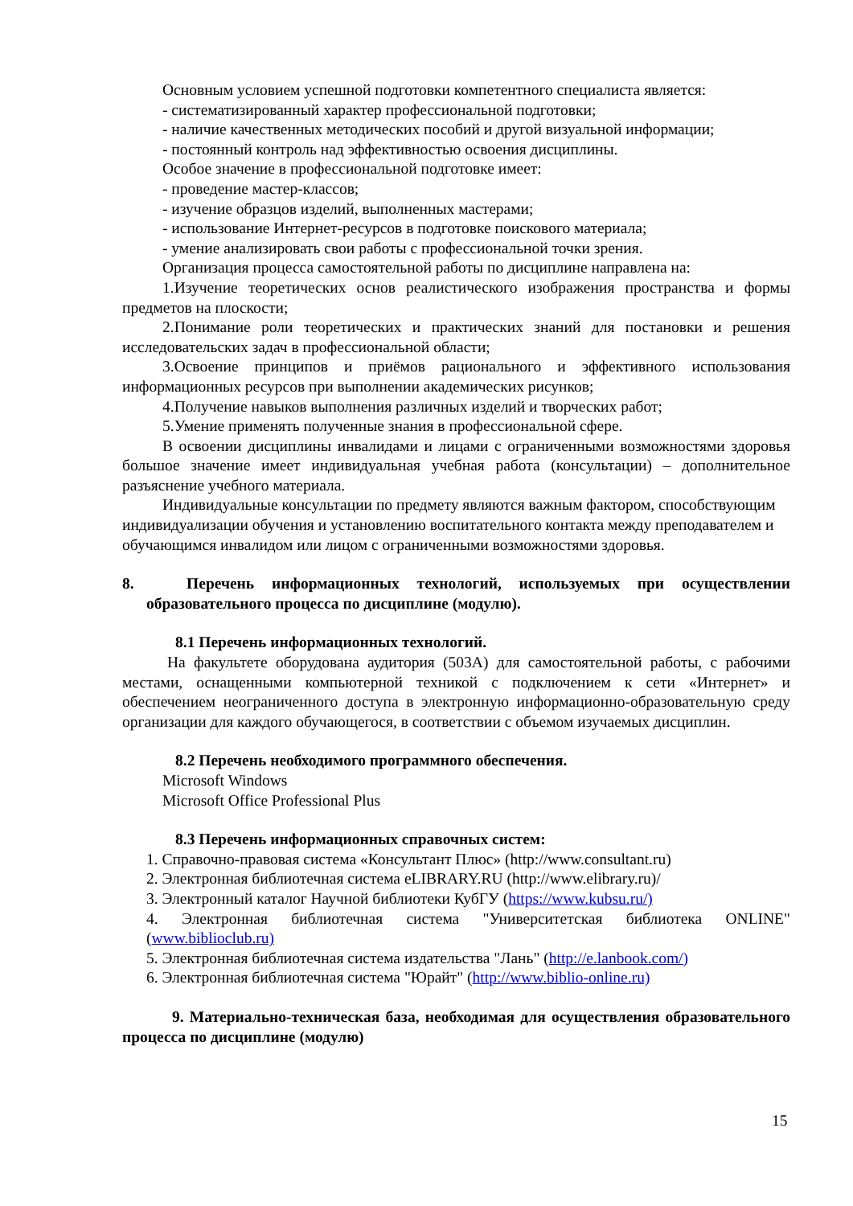Основным условием успешной подготовки компетентного специалиста является:
- систематизированный характер профессиональной подготовки;
- наличие качественных методических пособий и другой визуальной информации;
- постоянный контроль над эффективностью освоения дисциплины.
Особое значение в профессиональной подготовке имеет:
- проведение мастер-классов;
- изучение образцов изделий, выполненных мастерами;
- использование Интернет-ресурсов в подготовке поискового материала;
- умение анализировать свои работы с профессиональной точки зрения.
Организация процесса самостоятельной работы по дисциплине направлена на:
1.Изучение теоретических основ реалистического изображения пространства и формы предметов на плоскости;
2.Понимание роли теоретических и практических знаний для постановки и решения исследовательских задач в профессиональной области;
3.Освоение принципов и приёмов рационального и эффективного использования информационных ресурсов при выполнении академических рисунков;
4.Получение навыков выполнения различных изделий и творческих работ;
5.Умение применять полученные знания в профессиональной сфере.
В освоении дисциплины инвалидами и лицами с ограниченными возможностями здоровья большое значение имеет индивидуальная учебная работа (консультации) – дополнительное разъяснение учебного материала.
Индивидуальные консультации по предмету являются важным фактором, способствующим индивидуализации обучения и установлению воспитательного контакта между преподавателем и обучающимся инвалидом или лицом с ограниченными возможностями здоровья.
8. Перечень информационных технологий, используемых при осуществлении образовательного процесса по дисциплине (модулю).
8.1 Перечень информационных технологий.
На факультете оборудована аудитория (503А) для самостоятельной работы, с рабочими местами, оснащенными компьютерной техникой с подключением к сети «Интернет» и обеспечением неограниченного доступа в электронную информационно-образовательную среду организации для каждого обучающегося, в соответствии с объемом изучаемых дисциплин.
8.2 Перечень необходимого программного обеспечения.
Microsoft Windows
Microsoft Office Professional Plus
8.3 Перечень информационных справочных систем:
1. Справочно-правовая система «Консультант Плюс» (http://www.consultant.ru)
2. Электронная библиотечная система eLIBRARY.RU (http://www.elibrary.ru)/
3. Электронный каталог Научной библиотеки КубГУ (https://www.kubsu.ru/)
4. Электронная библиотечная система "Университетская библиотека ONLINE" (www.biblioclub.ru)
5. Электронная библиотечная система издательства "Лань" (http://e.lanbook.com/)
6. Электронная библиотечная система "Юрайт" (http://www.biblio-online.ru)
9. Материально-техническая база, необходимая для осуществления образовательного процесса по дисциплине (модулю)
15